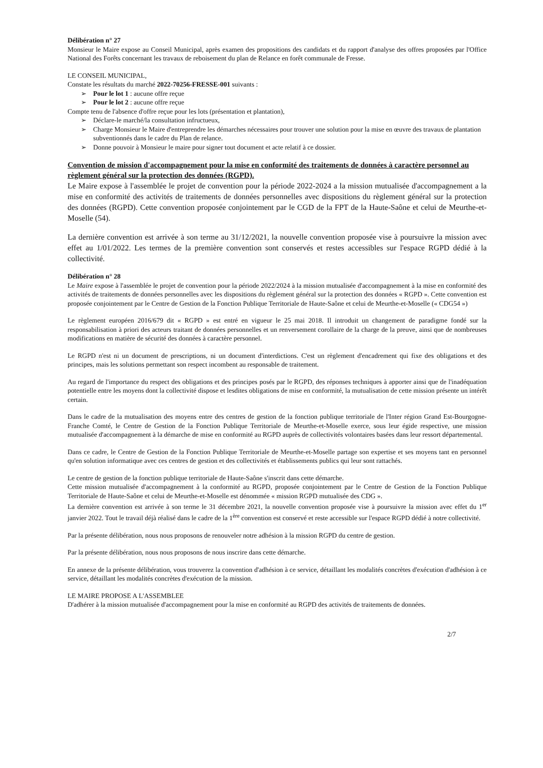Délibération n° 27
Monsieur le Maire expose au Conseil Municipal, après examen des propositions des candidats et du rapport d'analyse des offres proposées par l'Office National des Forêts concernant les travaux de reboisement du plan de Relance en forêt communale de Fresse.
LE CONSEIL MUNICIPAL,
Constate les résultats du marché 2022-70256-FRESSE-001 suivants :
➢ Pour le lot 1 : aucune offre reçue
➢ Pour le lot 2 : aucune offre reçue
Compte tenu de l'absence d'offre reçue pour les lots (présentation et plantation),
➢ Déclare-le marché/la consultation infructueux,
➢ Charge Monsieur le Maire d'entreprendre les démarches nécessaires pour trouver une solution pour la mise en œuvre des travaux de plantation subventionnés dans le cadre du Plan de relance.
➢ Donne pouvoir à Monsieur le maire pour signer tout document et acte relatif à ce dossier.
Convention de mission d'accompagnement pour la mise en conformité des traitements de données à caractère personnel au règlement général sur la protection des données (RGPD).
Le Maire expose à l'assemblée le projet de convention pour la période 2022-2024 a la mission mutualisée d'accompagnement a la mise en conformité des activités de traitements de données personnelles avec dispositions du règlement général sur la protection des données (RGPD). Cette convention proposée conjointement par le CGD de la FPT de la Haute-Saône et celui de Meurthe-et-Moselle (54).
La dernière convention est arrivée à son terme au 31/12/2021, la nouvelle convention proposée vise à poursuivre la mission avec effet au 1/01/2022. Les termes de la première convention sont conservés et restes accessibles sur l'espace RGPD dédié à la collectivité.
Délibération n° 28
Le Maire expose à l'assemblée le projet de convention pour la période 2022/2024 à la mission mutualisée d'accompagnement à la mise en conformité des activités de traitements de données personnelles avec les dispositions du règlement général sur la protection des données « RGPD ». Cette convention est proposée conjointement par le Centre de Gestion de la Fonction Publique Territoriale de Haute-Saône et celui de Meurthe-et-Moselle (« CDG54 »)
Le règlement européen 2016/679 dit « RGPD » est entré en vigueur le 25 mai 2018. Il introduit un changement de paradigme fondé sur la responsabilisation à priori des acteurs traitant de données personnelles et un renversement corollaire de la charge de la preuve, ainsi que de nombreuses modifications en matière de sécurité des données à caractère personnel.
Le RGPD n'est ni un document de prescriptions, ni un document d'interdictions. C'est un règlement d'encadrement qui fixe des obligations et des principes, mais les solutions permettant son respect incombent au responsable de traitement.
Au regard de l'importance du respect des obligations et des principes posés par le RGPD, des réponses techniques à apporter ainsi que de l'inadéquation potentielle entre les moyens dont la collectivité dispose et lesdites obligations de mise en conformité, la mutualisation de cette mission présente un intérêt certain.
Dans le cadre de la mutualisation des moyens entre des centres de gestion de la fonction publique territoriale de l'Inter région Grand Est-Bourgogne-Franche Comté, le Centre de Gestion de la Fonction Publique Territoriale de Meurthe-et-Moselle exerce, sous leur égide respective, une mission mutualisée d'accompagnement à la démarche de mise en conformité au RGPD auprès de collectivités volontaires basées dans leur ressort départemental.
Dans ce cadre, le Centre de Gestion de la Fonction Publique Territoriale de Meurthe-et-Moselle partage son expertise et ses moyens tant en personnel qu'en solution informatique avec ces centres de gestion et des collectivités et établissements publics qui leur sont rattachés.
Le centre de gestion de la fonction publique territoriale de Haute-Saône s'inscrit dans cette démarche.
Cette mission mutualisée d'accompagnement à la conformité au RGPD, proposée conjointement par le Centre de Gestion de la Fonction Publique Territoriale de Haute-Saône et celui de Meurthe-et-Moselle est dénommée « mission RGPD mutualisée des CDG ».
La dernière convention est arrivée à son terme le 31 décembre 2021, la nouvelle convention proposée vise à poursuivre la mission avec effet du 1<sup>er</sup> janvier 2022. Tout le travail déjà réalisé dans le cadre de la 1<sup>ère</sup> convention est conservé et reste accessible sur l'espace RGPD dédié à notre collectivité.
Par la présente délibération, nous nous proposons de renouveler notre adhésion à la mission RGPD du centre de gestion.
Par la présente délibération, nous nous proposons de nous inscrire dans cette démarche.
En annexe de la présente délibération, vous trouverez la convention d'adhésion à ce service, détaillant les modalités concrètes d'exécution d'adhésion à ce service, détaillant les modalités concrètes d'exécution de la mission.
LE MAIRE PROPOSE A L'ASSEMBLEE
D'adhérer à la mission mutualisée d'accompagnement pour la mise en conformité au RGPD des activités de traitements de données.
2/7